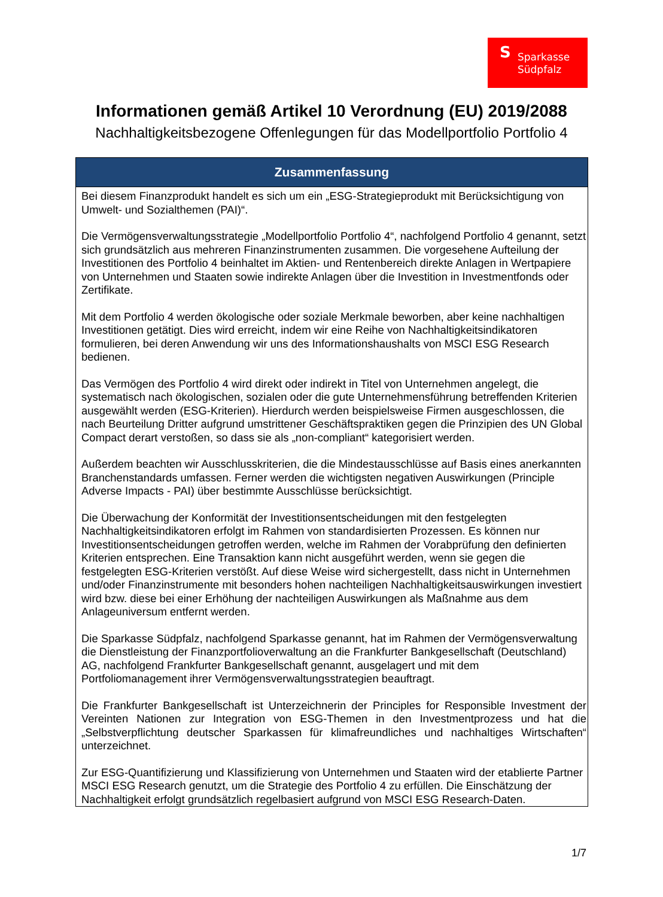S Sparkasse
Südpfalz
Informationen gemäß Artikel 10 Verordnung (EU) 2019/2088
Nachhaltigkeitsbezogene Offenlegungen für das Modellportfolio Portfolio 4
| Zusammenfassung |
| --- |
| Bei diesem Finanzprodukt handelt es sich um ein „ESG-Strategieprodukt mit Berücksichtigung von Umwelt- und Sozialthemen (PAI)“. Die Vermögensverwaltungsstrategie „Modellportfolio Portfolio 4“, nachfolgend Portfolio 4 genannt, setzt sich grundsätzlich aus mehreren Finanzinstrumenten zusammen. Die vorgesehene Aufteilung der Investitionen des Portfolio 4 beinhaltet im Aktien- und Rentenbereich direkte Anlagen in Wertpapiere von Unternehmen und Staaten sowie indirekte Anlagen über die Investition in Investmentfonds oder Zertifikate. Mit dem Portfolio 4 werden ökologische oder soziale Merkmale beworben, aber keine nachhaltigen Investitionen getätigt. Dies wird erreicht, indem wir eine Reihe von Nachhaltigkeitsindikatoren formulieren, bei deren Anwendung wir uns des Informationshaushalts von MSCI ESG Research bedienen. Das Vermögen des Portfolio 4 wird direkt oder indirekt in Titel von Unternehmen angelegt, die systematisch nach ökologischen, sozialen oder die gute Unternehmensführung betreffenden Kriterien ausgewählt werden (ESG-Kriterien). Hierdurch werden beispielsweise Firmen ausgeschlossen, die nach Beurteilung Dritter aufgrund umstrittener Geschäftspraktiken gegen die Prinzipien des UN Global Compact derart verstoßen, so dass sie als „non-compliant“ kategorisiert werden. Außerdem beachten wir Ausschlusskriterien, die die Mindestausschlüsse auf Basis eines anerkannten Branchenstandards umfassen. Ferner werden die wichtigsten negativen Auswirkungen (Principle Adverse Impacts - PAI) über bestimmte Ausschlüsse berücksichtigt. Die Überwachung der Konformität der Investitionsentscheidungen mit den festgelegten Nachhaltigkeitsindikatoren erfolgt im Rahmen von standardisierten Prozessen. Es können nur Investitionsentscheidungen getroffen werden, welche im Rahmen der Vorabprüfung den definierten Kriterien entsprechen. Eine Transaktion kann nicht ausgeführt werden, wenn sie gegen die festgelegten ESG-Kriterien verstößt. Auf diese Weise wird sichergestellt, dass nicht in Unternehmen und/oder Finanzinstrumente mit besonders hohen nachteiligen Nachhaltigkeitsauswirkungen investiert wird bzw. diese bei einer Erhöhung der nachteiligen Auswirkungen als Maßnahme aus dem Anlageuniversum entfernt werden. Die Sparkasse Südpfalz, nachfolgend Sparkasse genannt, hat im Rahmen der Vermögensverwaltung die Dienstleistung der Finanzportfolioverwaltung an die Frankfurter Bankgesellschaft (Deutschland) AG, nachfolgend Frankfurter Bankgesellschaft genannt, ausgelagert und mit dem Portfoliomanagement ihrer Vermögensverwaltungsstrategien beauftragt. Die Frankfurter Bankgesellschaft ist Unterzeichnerin der Principles for Responsible Investment der Vereinten Nationen zur Integration von ESG-Themen in den Investmentprozess und hat die „Selbstverpflichtung deutscher Sparkassen für klimafreundliches und nachhaltiges Wirtschaften“ unterzeichnet. Zur ESG-Quantifizierung und Klassifizierung von Unternehmen und Staaten wird der etablierte Partner MSCI ESG Research genutzt, um die Strategie des Portfolio 4 zu erfüllen. Die Einschätzung der Nachhaltigkeit erfolgt grundsätzlich regelbasiert aufgrund von MSCI ESG Research-Daten. |
1/7